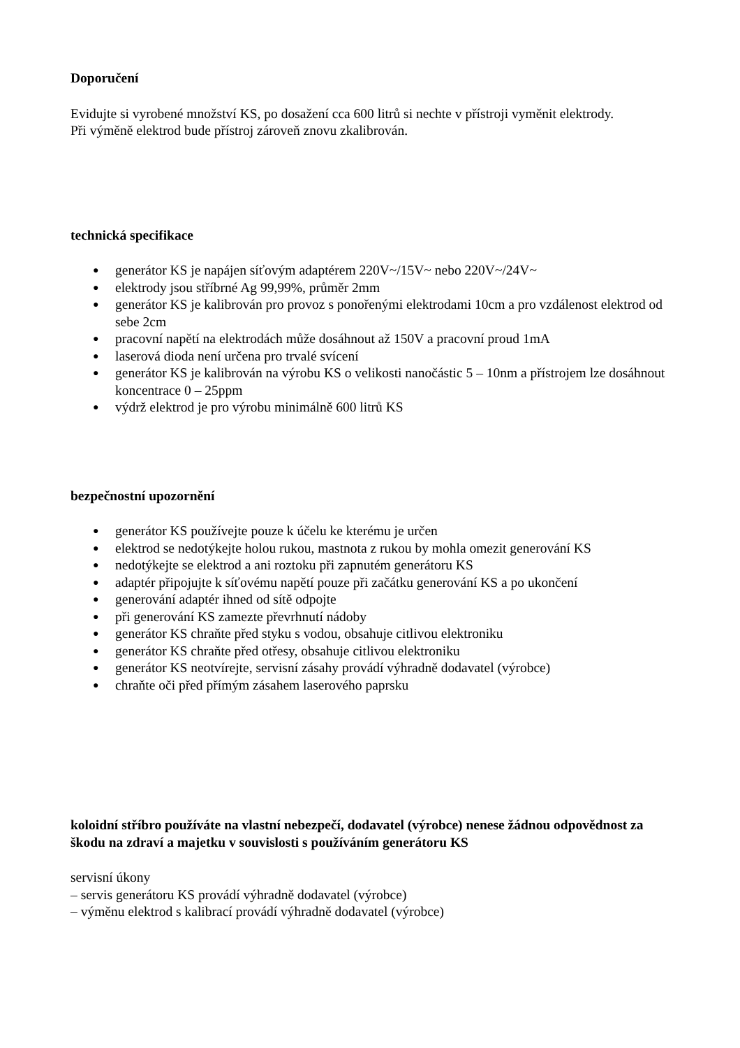Doporučení
Evidujte si vyrobené množství KS, po dosažení cca 600 litrů si nechte v přístroji vyměnit elektrody.
Při výměně elektrod bude přístroj zároveň znovu zkalibrován.
technická specifikace
● generátor KS je napájen síťovým adaptérem 220V~/15V~ nebo 220V~/24V~
● elektrody jsou stříbrné Ag 99,99%, průměr 2mm
● generátor KS je kalibrován pro provoz s ponořenými elektrodami 10cm a pro vzdálenost elektrod od sebe 2cm
● pracovní napětí na elektrodách může dosáhnout až 150V a pracovní proud 1mA
● laserová dioda není určena pro trvalé svícení
● generátor KS je kalibrován na výrobu KS o velikosti nanočástic 5 – 10nm a přístrojem lze dosáhnout koncentrace 0 – 25ppm
● výdrž elektrod je pro výrobu minimálně 600 litrů KS
bezpečnostní upozornění
● generátor KS používejte pouze k účelu ke kterému je určen
● elektrod se nedotýkejte holou rukou, mastnota z rukou by mohla omezit generování KS
● nedotýkejte se elektrod a ani roztoku při zapnutém generátoru KS
● adaptér připojujte k síťovému napětí pouze při začátku generování KS a po ukončení
● generování adaptér ihned od sítě odpojte
● při generování KS zamezte převrhnutí nádoby
● generátor KS chraňte před styku s vodou, obsahuje citlivou elektroniku
● generátor KS chraňte před otřesy, obsahuje citlivou elektroniku
● generátor KS neotvírejte, servisní zásahy provádí výhradně dodavatel (výrobce)
● chraňte oči před přímým zásahem laserového paprsku
koloidní stříbro používáte na vlastní nebezpečí, dodavatel (výrobce) nenese žádnou odpovědnost za škodu na zdraví a majetku v souvislosti s používáním generátoru KS
servisní úkony
– servis generátoru KS provádí výhradně dodavatel (výrobce)
– výměnu elektrod s kalibrací provádí výhradně dodavatel (výrobce)